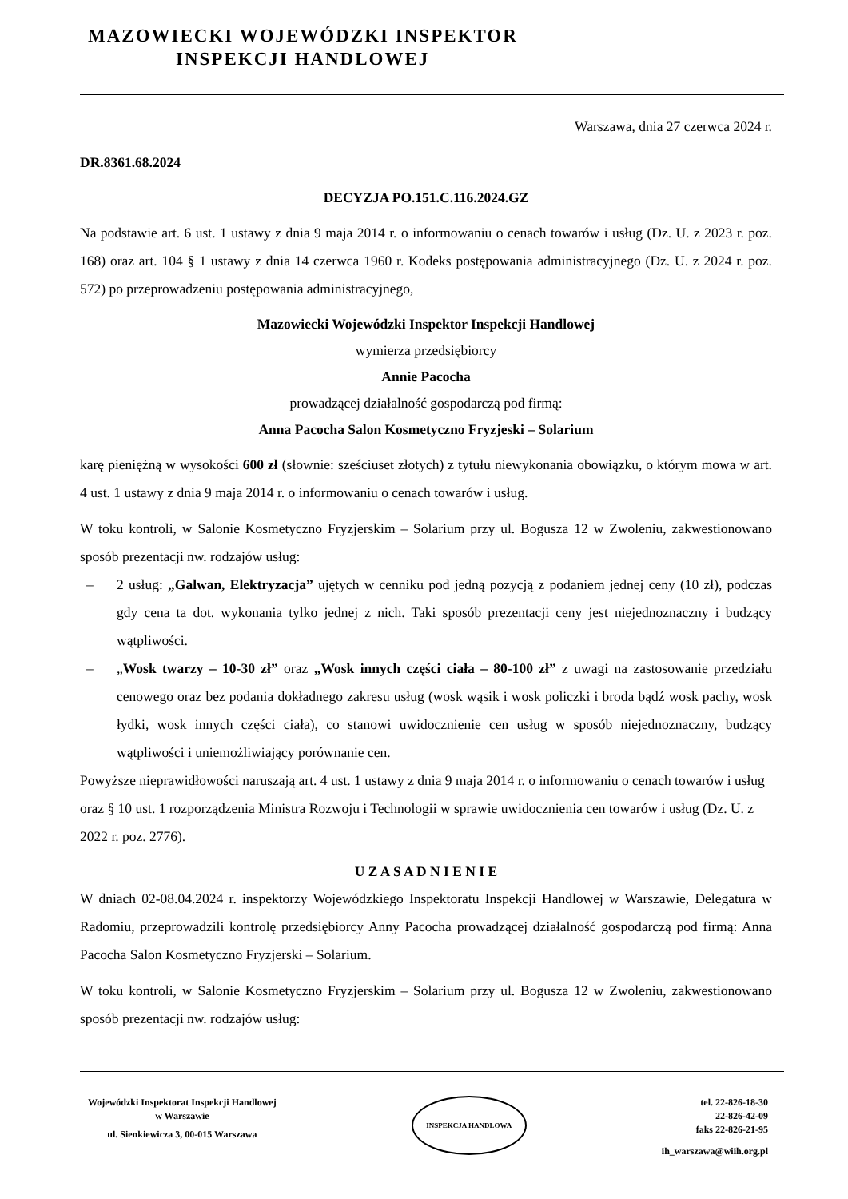MAZOWIECKI WOJEWÓDZKI INSPEKTOR
INSPEKCJI HANDLOWEJ
Warszawa, dnia 27 czerwca 2024 r.
DR.8361.68.2024
DECYZJA PO.151.C.116.2024.GZ
Na podstawie art. 6 ust. 1 ustawy z dnia 9 maja 2014 r. o informowaniu o cenach towarów i usług (Dz. U. z 2023 r. poz. 168) oraz art. 104 § 1 ustawy z dnia 14 czerwca 1960 r. Kodeks postępowania administracyjnego (Dz. U. z 2024 r. poz. 572) po przeprowadzeniu postępowania administracyjnego,
Mazowiecki Wojewódzki Inspektor Inspekcji Handlowej
wymierza przedsiębiorcy
Annie Pacocha
prowadzącej działalność gospodarczą pod firmą:
Anna Pacocha Salon Kosmetyczno Fryzjeski – Solarium
karę pieniężną w wysokości 600 zł (słownie: sześciuset złotych) z tytułu niewykonania obowiązku, o którym mowa w art. 4 ust. 1 ustawy z dnia 9 maja 2014 r. o informowaniu o cenach towarów i usług.
W toku kontroli, w Salonie Kosmetyczno Fryzjerskim – Solarium przy ul. Bogusza 12 w Zwoleniu, zakwestionowano sposób prezentacji nw. rodzajów usług:
– 2 usług: „Galwan, Elektryzacja” ujętych w cenniku pod jedną pozycją z podaniem jednej ceny (10 zł), podczas gdy cena ta dot. wykonania tylko jednej z nich. Taki sposób prezentacji ceny jest niejednoznaczny i budzący wątpliwości.
– „Wosk twarzy – 10-30 zł” oraz „Wosk innych części ciała – 80-100 zł” z uwagi na zastosowanie przedziału cenowego oraz bez podania dokładnego zakresu usług (wosk wąsik i wosk policzki i broda bądź wosk pachy, wosk łydki, wosk innych części ciała), co stanowi uwidocznienie cen usług w sposób niejednoznaczny, budzący wątpliwości i uniemożliwiający porównanie cen.
Powyższe nieprawidłowości naruszają art. 4 ust. 1 ustawy z dnia 9 maja 2014 r. o informowaniu o cenach towarów i usług oraz § 10 ust. 1 rozporządzenia Ministra Rozwoju i Technologii w sprawie uwidocznienia cen towarów i usług (Dz. U. z 2022 r. poz. 2776).
U Z A S A D N I E N I E
W dniach 02-08.04.2024 r. inspektorzy Wojewódzkiego Inspektoratu Inspekcji Handlowej w Warszawie, Delegatura w Radomiu, przeprowadzili kontrolę przedsiębiorcy Anny Pacocha prowadzącej działalność gospodarczą pod firmą: Anna Pacocha Salon Kosmetyczno Fryzjerski – Solarium.
W toku kontroli, w Salonie Kosmetyczno Fryzjerskim – Solarium przy ul. Bogusza 12 w Zwoleniu, zakwestionowano sposób prezentacji nw. rodzajów usług:
Wojewódzki Inspektorat Inspekcji Handlowej
w Warszawie
ul. Sienkiewicza 3, 00-015 Warszawa
INSPEKCJA HANDLOWA
tel. 22-826-18-30
22-826-42-09
faks 22-826-21-95
ih_warszawa@wiih.org.pl